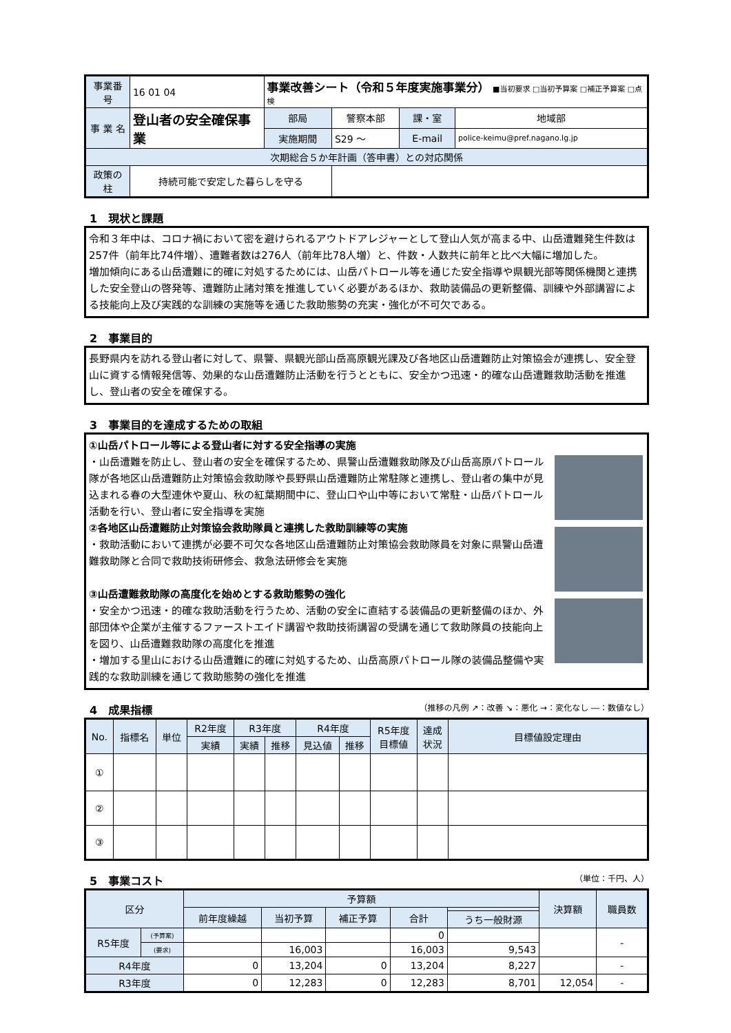| 事業番号 | 16 01 04 | 事業改善シート（令和５年度実施事業分） ■当初要求 □当初予算案 □補正予算案 □点検 | | | | |
| 事 業 名 | 登山者の安全確保事業 | | 部局 | 警察本部 | 課・室 | 地域部 |
| | | | 実施期間 | S29 ～ | E-mail | police-keimu@pref.nagano.lg.jp |
| 次期総合５か年計画（答申書）との対応関係 | | | | | | |
| 政策の柱 | 持続可能で安定した暮らしを守る | | | | | |
1　現状と課題
令和３年中は、コロナ禍において密を避けられるアウトドアレジャーとして登山人気が高まる中、山岳遭難発生件数は257件（前年比74件増）、遭難者数は276人（前年比78人増）と、件数・人数共に前年と比べ大幅に増加した。
増加傾向にある山岳遭難に的確に対処するためには、山岳パトロール等を通じた安全指導や県観光部等関係機関と連携した安全登山の啓発等、遭難防止諸対策を推進していく必要があるほか、救助装備品の更新整備、訓練や外部講習による技能向上及び実践的な訓練の実施等を通じた救助態勢の充実・強化が不可欠である。
2　事業目的
長野県内を訪れる登山者に対して、県警、県観光部山岳高原観光課及び各地区山岳遭難防止対策協会が連携し、安全登山に資する情報発信等、効果的な山岳遭難防止活動を行うとともに、安全かつ迅速・的確な山岳遭難救助活動を推進し、登山者の安全を確保する。
3　事業目的を達成するための取組
①山岳パトロール等による登山者に対する安全指導の実施
・山岳遭難を防止し、登山者の安全を確保するため、県警山岳遭難救助隊及び山岳高原パトロール隊が各地区山岳遭難防止対策協会救助隊や長野県山岳遭難防止常駐隊と連携し、登山者の集中が見込まれる春の大型連休や夏山、秋の紅葉期間中に、登山口や山中等において常駐・山岳パトロール活動を行い、登山者に安全指導を実施
②各地区山岳遭難防止対策協会救助隊員と連携した救助訓練等の実施
・救助活動において連携が必要不可欠な各地区山岳遭難防止対策協会救助隊員を対象に県警山岳遭難救助隊と合同で救助技術研修会、救急法研修会を実施
③山岳遭難救助隊の高度化を始めとする救助態勢の強化
・安全かつ迅速・的確な救助活動を行うため、活動の安全に直結する装備品の更新整備のほか、外部団体や企業が主催するファーストエイド講習や救助技術講習の受講を通じて救助隊員の技能向上を図り、山岳遭難救助隊の高度化を推進
・増加する里山における山岳遭難に的確に対処するため、山岳高原パトロール隊の装備品整備や実践的な救助訓練を通じて救助態勢の強化を推進
4　成果指標 （推移の凡例 ↗：改善 ↘：悪化 →：変化なし ―：数値なし）
| No. | 指標名 | 単位 | R2年度 | R3年度 | | R4年度 | | R5年度 目標値 | 達成 状況 | 目標値設定理由 |
| | | | 実績 | 実績 | 推移 | 見込値 | 推移 | | | |
| ① | | | | | | | | | | |
| ② | | | | | | | | | | |
| ③ | | | | | | | | | | |
5　事業コスト （単位：千円、人）
| 区分 | | 予算額 | | | | | 決算額 | 職員数 |
| | | 前年度繰越 | 当初予算 | 補正予算 | 合計 | | | |
| | | | | | | うち一般財源 | | |
| R5年度 | (予算案) | | | | 0 | | | - |
| | (要求) | | 16,003 | | 16,003 | 9,543 | | |
| R4年度 | | 0 | 13,204 | 0 | 13,204 | 8,227 | | - |
| R3年度 | | 0 | 12,283 | 0 | 12,283 | 8,701 | 12,054 | - |